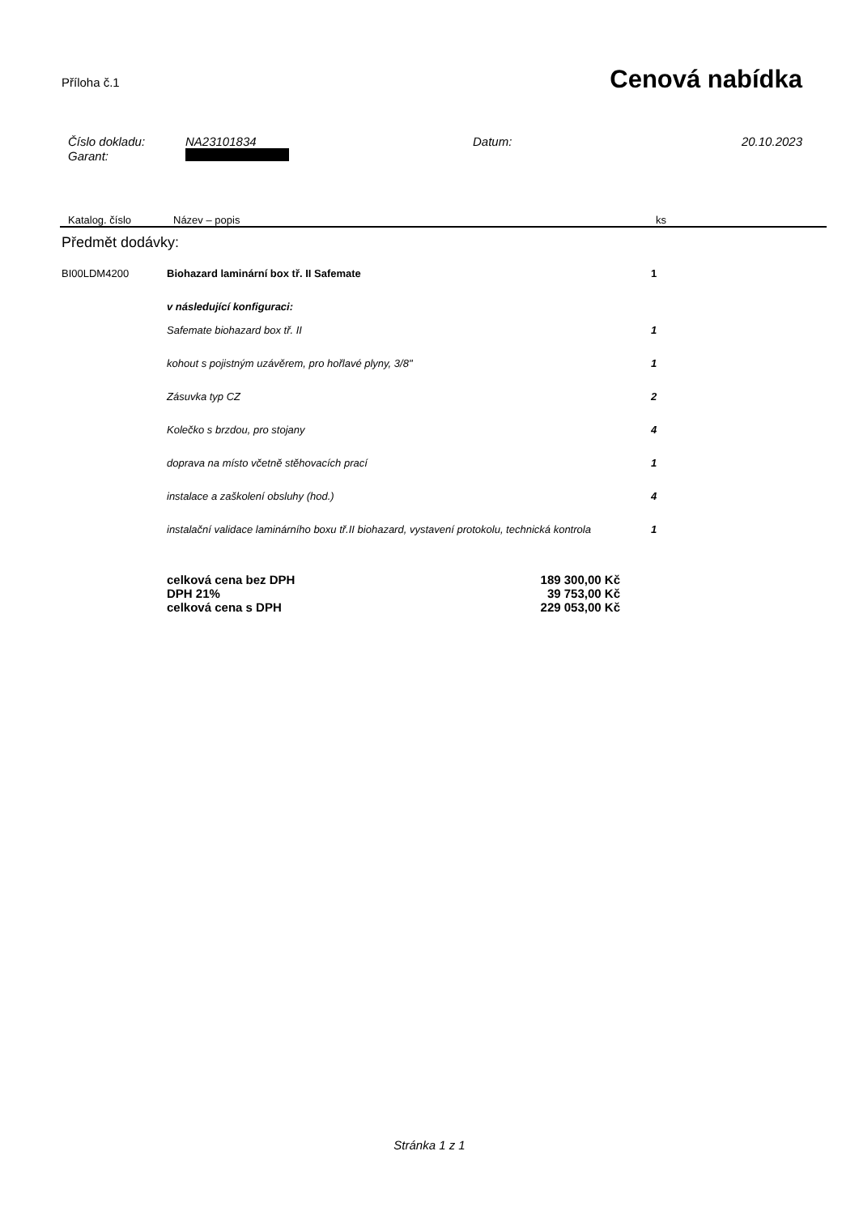Příloha č.1
Cenová nabídka
| Číslo dokladu: | NA23101834 | Datum: | 20.10.2023 |
| Garant: | | | |
Katalog. číslo Název – popis ks
Předmět dodávky:
| BI00LDM4200 | Biohazard laminární box tř. II Safemate | 1 |
| | v následující konfiguraci: | |
| | Safemate biohazard box tř. II | 1 |
| | kohout s pojistným uzávěrem, pro hořlavé plyny, 3/8" | 1 |
| | Zásuvka typ CZ | 2 |
| | Kolečko s brzdou, pro stojany | 4 |
| | doprava na místo včetně stěhovacích prací | 1 |
| | instalace a zaškolení obsluhy (hod.) | 4 |
| | instalační validace laminárního boxu tř.II biohazard, vystavení protokolu, technická kontrola | 1 |
| celková cena bez DPH | 189 300,00 Kč |
| DPH 21% | 39 753,00 Kč |
| celková cena s DPH | 229 053,00 Kč |
Stránka 1 z 1